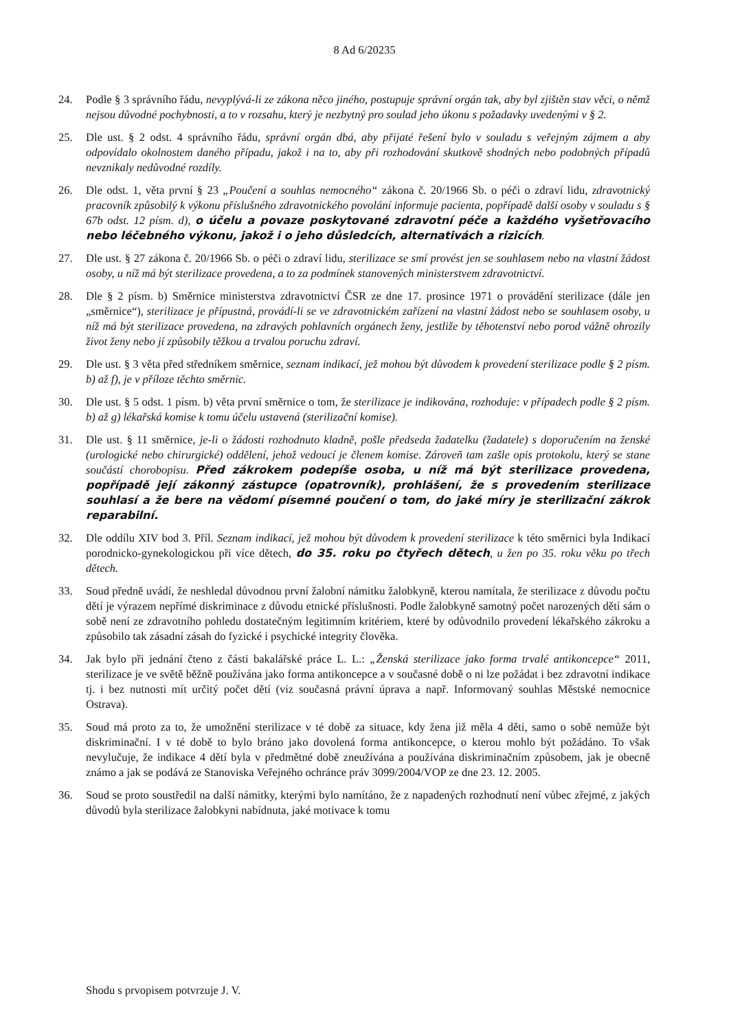8 Ad 6/20235
24. Podle § 3 správního řádu, nevyplývá-li ze zákona něco jiného, postupuje správní orgán tak, aby byl zjištěn stav věci, o němž nejsou důvodné pochybnosti, a to v rozsahu, který je nezbytný pro soulad jeho úkonu s požadavky uvedenými v § 2.
25. Dle ust. § 2 odst. 4 správního řádu, správní orgán dbá, aby přijaté řešení bylo v souladu s veřejným zájmem a aby odpovídalo okolnostem daného případu, jakož i na to, aby při rozhodování skutkově shodných nebo podobných případů nevznikaly nedůvodné rozdíly.
26. Dle odst. 1, věta první § 23 „Poučení a souhlas nemocného“ zákona č. 20/1966 Sb. o péči o zdraví lidu, zdravotnický pracovník způsobilý k výkonu příslušného zdravotnického povolání informuje pacienta, popřípadě další osoby v souladu s § 67b odst. 12 písm. d), o účelu a povaze poskytované zdravotní péče a každého vyšetřovacího nebo léčebného výkonu, jakož i o jeho důsledcích, alternativách a rizicích.
27. Dle ust. § 27 zákona č. 20/1966 Sb. o péči o zdraví lidu, sterilizace se smí provést jen se souhlasem nebo na vlastní žádost osoby, u níž má být sterilizace provedena, a to za podmínek stanovených ministerstvem zdravotnictví.
28. Dle § 2 písm. b) Směrnice ministerstva zdravotnictví ČSR ze dne 17. prosince 1971 o provádění sterilizace (dále jen „směrnice“), sterilizace je přípustná, provádí-li se ve zdravotnickém zařízení na vlastní žádost nebo se souhlasem osoby, u níž má být sterilizace provedena, na zdravých pohlavních orgánech ženy, jestliže by těhotenství nebo porod vážně ohrozily život ženy nebo jí způsobily těžkou a trvalou poruchu zdraví.
29. Dle ust. § 3 věta před středníkem směrnice, seznam indikací, jež mohou být důvodem k provedení sterilizace podle § 2 písm. b) až f), je v příloze těchto směrnic.
30. Dle ust. § 5 odst. 1 písm. b) věta první směrnice o tom, že sterilizace je indikována, rozhoduje: v případech podle § 2 písm. b) až g) lékařská komise k tomu účelu ustavená (sterilizační komise).
31. Dle ust. § 11 směrnice, je-li o žádosti rozhodnuto kladně, pošle předseda žadatelku (žadatele) s doporučením na ženské (urologické nebo chirurgické) oddělení, jehož vedoucí je členem komise. Zároveň tam zašle opis protokolu, který se stane součástí chorobopisu. Před zákrokem podepíše osoba, u níž má být sterilizace provedena, popřípadě její zákonný zástupce (opatrovník), prohlášení, že s provedením sterilizace souhlasí a že bere na vědomí písemné poučení o tom, do jaké míry je sterilizační zákrok reparabilní.
32. Dle oddílu XIV bod 3. Příl. Seznam indikací, jež mohou být důvodem k provedení sterilizace k této směrnici byla Indikací porodnicko-gynekologickou při více dětech, do 35. roku po čtyřech dětech, u žen po 35. roku věku po třech dětech.
33. Soud předně uvádí, že neshledal důvodnou první žalobní námitku žalobkyně, kterou namítala, že sterilizace z důvodu počtu dětí je výrazem nepřímé diskriminace z důvodu etnické příslušnosti. Podle žalobkyně samotný počet narozených dětí sám o sobě není ze zdravotního pohledu dostatečným legitimním kritériem, které by odůvodnilo provedení lékařského zákroku a způsobilo tak zásadní zásah do fyzické i psychické integrity člověka.
34. Jak bylo při jednání čteno z části bakalářské práce L. L.: „Ženská sterilizace jako forma trvalé antikoncepce“ 2011, sterilizace je ve světě běžně používána jako forma antikoncepce a v současné době o ni lze požádat i bez zdravotní indikace tj. i bez nutnosti mít určitý počet dětí (viz současná právní úprava a např. Informovaný souhlas Městské nemocnice Ostrava).
35. Soud má proto za to, že umožnění sterilizace v té době za situace, kdy žena již měla 4 děti, samo o sobě nemůže být diskriminační. I v té době to bylo bráno jako dovolená forma antikoncepce, o kterou mohlo být požádáno. To však nevylučuje, že indikace 4 dětí byla v předmětné době zneužívána a používána diskriminačním způsobem, jak je obecně známo a jak se podává ze Stanoviska Veřejného ochránce práv 3099/2004/VOP ze dne 23. 12. 2005.
36. Soud se proto soustředil na další námitky, kterými bylo namítáno, že z napadených rozhodnutí není vůbec zřejmé, z jakých důvodů byla sterilizace žalobkyni nabídnuta, jaké motivace k tomu
Shodu s prvopisem potvrzuje J. V.